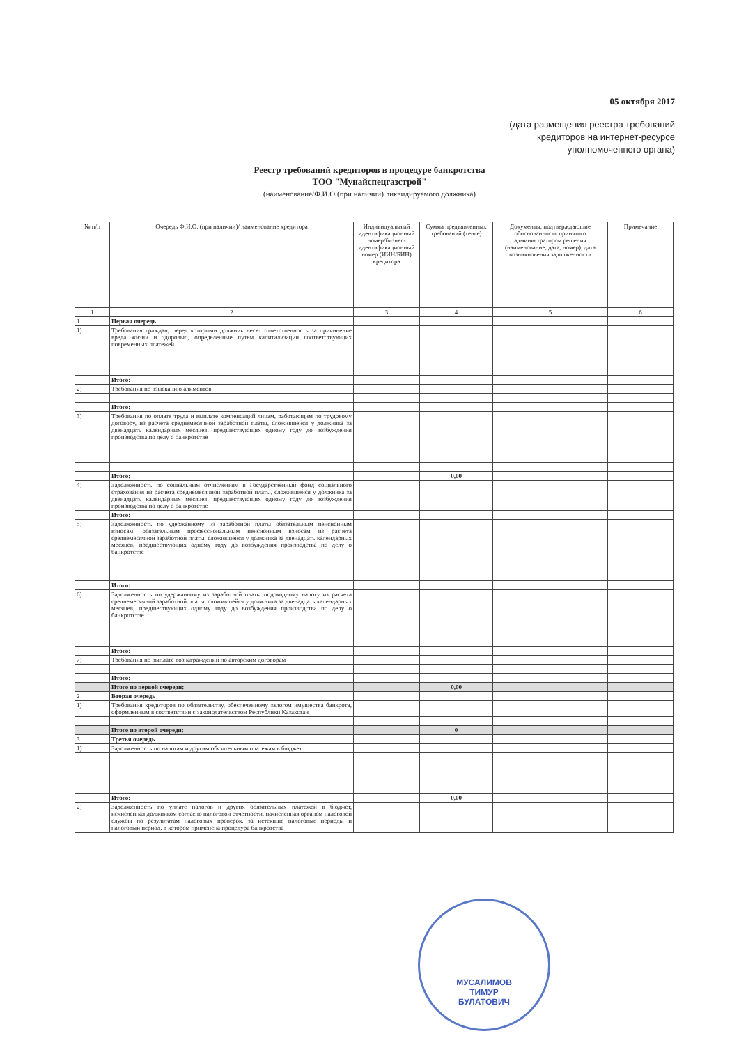05 октября 2017
(дата размещения реестра требований
кредиторов на интернет-ресурсе
уполномоченного органа)
Реестр требований кредиторов в процедуре банкротства
ТОО "Мунайспецгазстрой"
(наименование/Ф.И.О.(при наличии) ликвидируемого должника)
| № п/п | Очередь Ф.И.О. (при наличии)/ наименование кредитора | Индивидуальный идентификационный номер/бизнес-идентификационный номер (ИИН/БИН) кредитора | Сумма предъявленных требований (тенге) | Документы, подтверждающие обоснованность принятого администратором решения (наименование, дата, номер), дата возникновения задолженности | Примечание |
| --- | --- | --- | --- | --- | --- |
| 1 | 2 | 3 | 4 | 5 | 6 |
| 1 | Первая очередь | | | | |
| 1) | Требования граждан, перед которыми должник несет ответственность за причинение вреда жизни и здоровью, определенные путем капитализации соответствующих повременных платежей | | | | |
| | Итого: | | | | |
| 2) | Требования по взысканию алиментов | | | | |
| | Итого: | | | | |
| 3) | Требования по оплате труда и выплате компенсаций лицам, работающим по трудовому договору, из расчета среднемесячной заработной платы, сложившейся у должника за двенадцать календарных месяцев, предшествующих одному году до возбуждения производства по делу о банкротстве | | | | |
| | Итого: | | 0,00 | | |
| 4) | Задолженность по социальным отчислениям в Государственный фонд социального страхования из расчета среднемесячной заработной платы, сложившейся у должника за двенадцать календарных месяцев, предшествующих одному году до возбуждения производства по делу о банкротстве | | | | |
| | Итого: | | | | |
| 5) | Задолженность по удержанному из заработной платы обязательным пенсионным взносам, обязательным профессиональным пенсионным взносам из расчета среднемесячной заработной платы, сложившейся у должника за двенадцать календарных месяцев, предшествующих одному году до возбуждения производства по делу о банкротстве | | | | |
| | Итого: | | | | |
| 6) | Задолженность по удержанному из заработной платы подоходному налогу из расчета среднемесячной заработной платы, сложившейся у должника за двенадцать календарных месяцев, предшествующих одному году до возбуждения производства по делу о банкротстве | | | | |
| | Итого: | | | | |
| 7) | Требования по выплате вознаграждений по авторским договорам | | | | |
| | Итого: | | | | |
| | Итого по первой очереди: | | 0,00 | | |
| 2 | Вторая очередь | | | | |
| 1) | Требования кредиторов по обязательству, обеспеченному залогом имущества банкрота, оформленным в соответствии с законодательством Республики Казахстан | | | | |
| | Итого по второй очереди: | | 0 | | |
| 3 | Третья очередь | | | | |
| 1) | Задолженность по налогам и другим обязательным платежам в бюджет | | | | |
| | Итого: | | 0,00 | | |
| 2) | Задолженность по уплате налогов и других обязательных платежей в бюджет, исчисленная должником согласно налоговой отчетности, начисленная органом налоговой службы по результатам налоговых проверок, за истекшие налоговые периоды и налоговый период, в котором применена процедура банкротства | | | | |
МУСАЛИМОВ
ТИМУР
БУЛАТОВИЧ